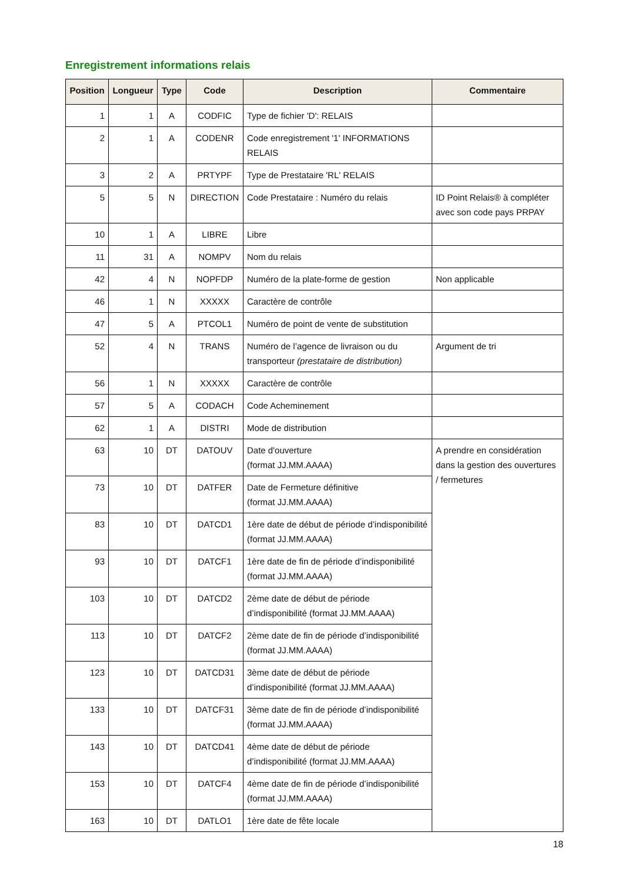Enregistrement informations relais
| Position | Longueur | Type | Code | Description | Commentaire |
| --- | --- | --- | --- | --- | --- |
| 1 | 1 | A | CODFIC | Type de fichier 'D': RELAIS | |
| 2 | 1 | A | CODENR | Code enregistrement '1' INFORMATIONS RELAIS | |
| 3 | 2 | A | PRTYPF | Type de Prestataire 'RL' RELAIS | |
| 5 | 5 | N | DIRECTION | Code Prestataire : Numéro du relais | ID Point Relais® à compléter avec son code pays PRPAY |
| 10 | 1 | A | LIBRE | Libre | |
| 11 | 31 | A | NOMPV | Nom du relais | |
| 42 | 4 | N | NOPFDP | Numéro de la plate-forme de gestion | Non applicable |
| 46 | 1 | N | XXXXX | Caractère de contrôle | |
| 47 | 5 | A | PTCOL1 | Numéro de point de vente de substitution | |
| 52 | 4 | N | TRANS | Numéro de l’agence de livraison ou du transporteur (prestataire de distribution) | Argument de tri |
| 56 | 1 | N | XXXXX | Caractère de contrôle | |
| 57 | 5 | A | CODACH | Code Acheminement | |
| 62 | 1 | A | DISTRI | Mode de distribution | |
| 63 | 10 | DT | DATOUV | Date d'ouverture (format JJ.MM.AAAA) | A prendre en considération dans la gestion des ouvertures / fermetures |
| 73 | 10 | DT | DATFER | Date de Fermeture définitive (format JJ.MM.AAAA) | |
| 83 | 10 | DT | DATCD1 | 1ère date de début de période d’indisponibilité (format JJ.MM.AAAA) | |
| 93 | 10 | DT | DATCF1 | 1ère date de fin de période d’indisponibilité (format JJ.MM.AAAA) | |
| 103 | 10 | DT | DATCD2 | 2ème date de début de période d’indisponibilité (format JJ.MM.AAAA) | |
| 113 | 10 | DT | DATCF2 | 2ème date de fin de période d’indisponibilité (format JJ.MM.AAAA) | |
| 123 | 10 | DT | DATCD31 | 3ème date de début de période d’indisponibilité (format JJ.MM.AAAA) | |
| 133 | 10 | DT | DATCF31 | 3ème date de fin de période d’indisponibilité (format JJ.MM.AAAA) | |
| 143 | 10 | DT | DATCD41 | 4ème date de début de période d’indisponibilité (format JJ.MM.AAAA) | |
| 153 | 10 | DT | DATCF4 | 4ème date de fin de période d’indisponibilité (format JJ.MM.AAAA) | |
| 163 | 10 | DT | DATLO1 | 1ère date de fête locale | |
18